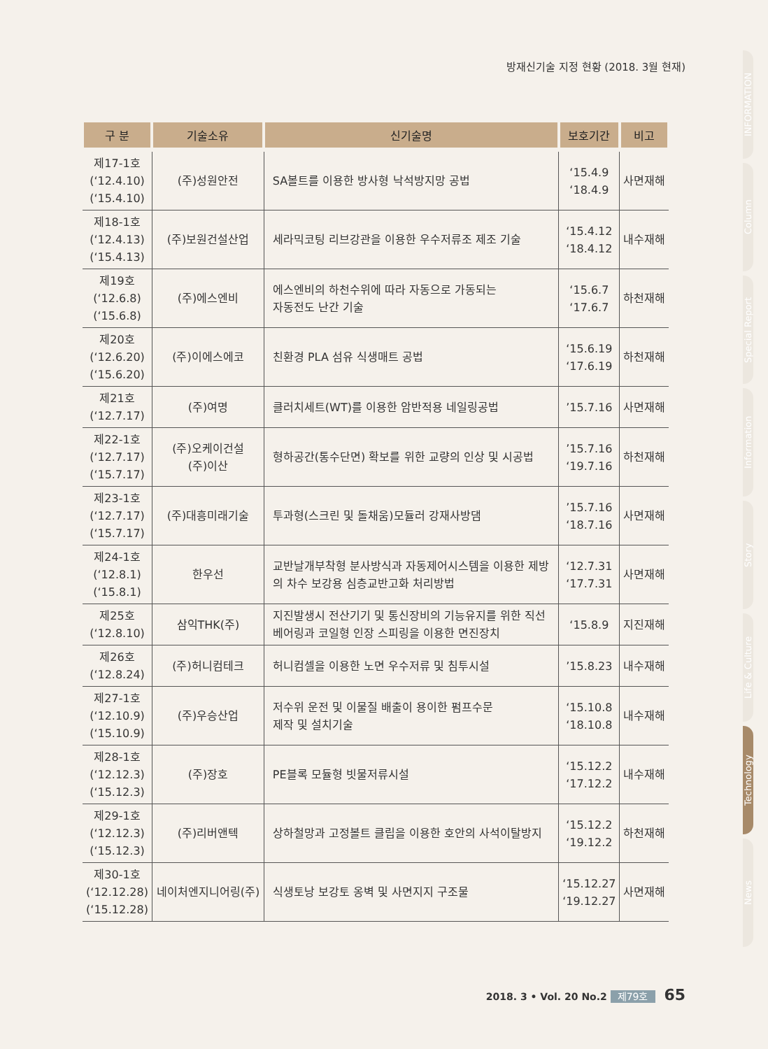방재신기술 지정 현황 (2018. 3월 현재)
| 구 분 | 기술소유 | 신기술명 | 보호기간 | 비고 |
| --- | --- | --- | --- | --- |
| 제17-1호 (‘12.4.10) (‘15.4.10) | (주)성원안전 | SA볼트를 이용한 방사형 낙석방지망 공법 | ‘15.4.9 ‘18.4.9 | 사면재해 |
| 제18-1호 (‘12.4.13) (‘15.4.13) | (주)보원건설산업 | 세라믹코팅 리브강관을 이용한 우수저류조 제조 기술 | ‘15.4.12 ‘18.4.12 | 내수재해 |
| 제19호 (‘12.6.8) (‘15.6.8) | (주)에스엔비 | 에스엔비의 하천수위에 따라 자동으로 가동되는 자동전도 난간 기술 | ‘15.6.7 ‘17.6.7 | 하천재해 |
| 제20호 (‘12.6.20) (‘15.6.20) | (주)이에스에코 | 친환경 PLA 섬유 식생매트 공법 | ‘15.6.19 ‘17.6.19 | 하천재해 |
| 제21호 (‘12.7.17) | (주)여명 | 클러치세트(WT)를 이용한 암반적용 네일링공법 | ’15.7.16 | 사면재해 |
| 제22-1호 (‘12.7.17) (‘15.7.17) | (주)오케이건설 (주)이산 | 형하공간(통수단면) 확보를 위한 교량의 인상 및 시공법 | ’15.7.16 ‘19.7.16 | 하천재해 |
| 제23-1호 (‘12.7.17) (‘15.7.17) | (주)대흥미래기술 | 투과형(스크린 및 돌채움)모듈러 강재사방댐 | ’15.7.16 ‘18.7.16 | 사면재해 |
| 제24-1호 (‘12.8.1) (‘15.8.1) | 한우선 | 교반날개부착형 분사방식과 자동제어시스템을 이용한 제방 의 차수 보강용 심층교반고화 처리방법 | ‘12.7.31 ‘17.7.31 | 사면재해 |
| 제25호 (‘12.8.10) | 삼익THK(주) | 지진발생시 전산기기 및 통신장비의 기능유지를 위한 직선 베어링과 코일형 인장 스피링을 이용한 면진장치 | ‘15.8.9 | 지진재해 |
| 제26호 (‘12.8.24) | (주)허니컴테크 | 허니컴셀을 이용한 노면 우수저류 및 침투시설 | ’15.8.23 | 내수재해 |
| 제27-1호 (‘12.10.9) (‘15.10.9) | (주)우승산업 | 저수위 운전 및 이물질 배출이 용이한 펌프수문 제작 및 설치기술 | ‘15.10.8 ‘18.10.8 | 내수재해 |
| 제28-1호 (‘12.12.3) (‘15.12.3) | (주)장호 | PE블록 모듈형 빗물저류시설 | ‘15.12.2 ‘17.12.2 | 내수재해 |
| 제29-1호 (‘12.12.3) (‘15.12.3) | (주)리버앤텍 | 상하철망과 고정볼트 클립을 이용한 호안의 사석이탈방지 | ‘15.12.2 ‘19.12.2 | 하천재해 |
| 제30-1호 (‘12.12.28) (‘15.12.28) | 네이처엔지니어링(주) | 식생토낭 보강토 옹벽 및 사면지지 구조물 | ‘15.12.27 ‘19.12.27 | 사면재해 |
INFORMATION
Column
Special Report
Information
Story
Life & Culture
Technology
News
2018. 3 • Vol. 20 No.2 제79호 65